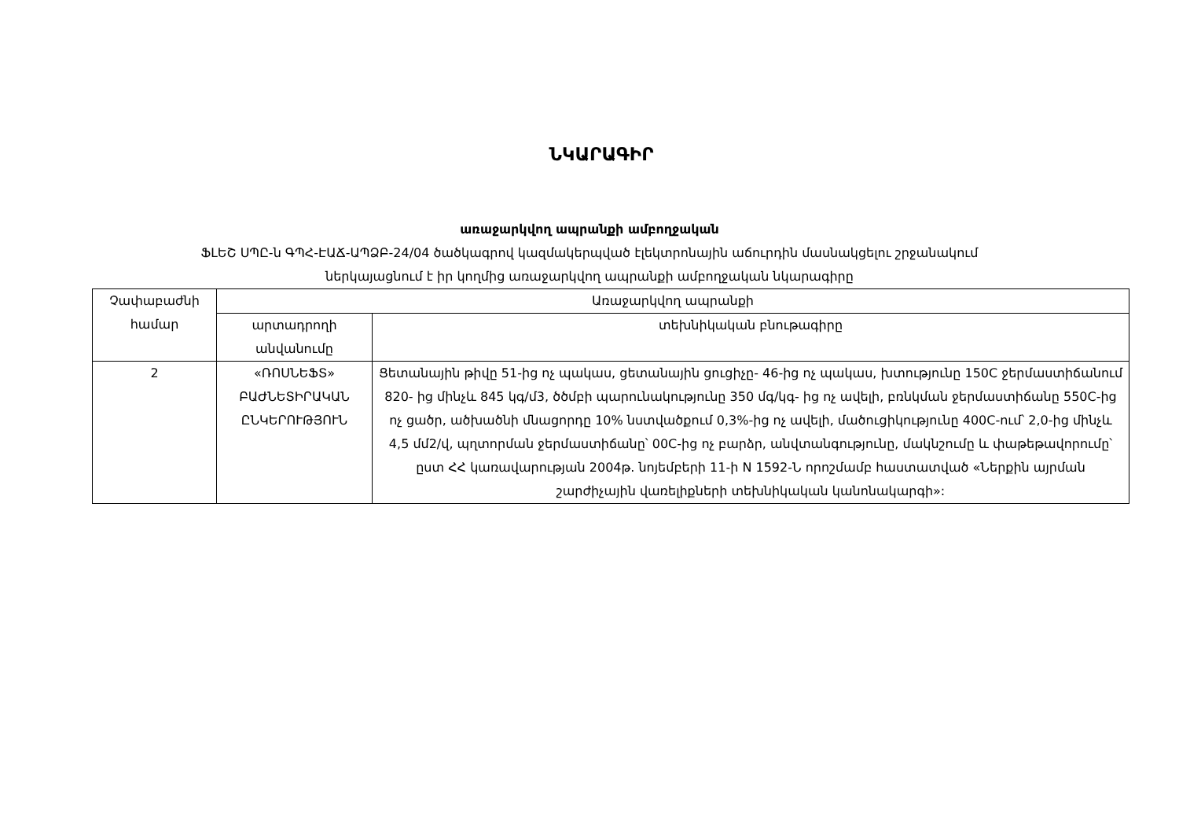ՆԿԱՐԱԳԻՐ
առաջարկվող ապրանքի ամբողջական
ՖԼԵՇ ՍՊԸ-ն ԳՊՀ-ԷԱՃ-ԱՊՁԲ-24/04 ծածկագրով կազմակերպված էլեկտրոնային աճուրդին մասնակցելու շրջանակում
ներկայացնում է իր կողմից առաջարկվող ապրանքի ամբողջական նկարագիրը
| Չափաբաժնի համար | Առաջարկվող ապրանքի | |
| --- | --- | --- |
| | արտադրողի անվանումը | տեխնիկական բնութագիրը |
| 2 | «ՌՈՍՆԵՖՏ» ԲԱԺՆԵՏԻՐԱԿԱՆ ԸՆԿԵՐՈՒԹՅՈՒՆ | Ցետանային թիվը 51-ից ոչ պակաս, ցետանային ցուցիչը- 46-ից ոչ պակաս, խտությունը 150C ջերմաստիճանում 820- ից մինչև 845 կգ/մ3, ծծմբի պարունակությունը 350 մգ/կգ- ից ոչ ավելի, բռնկման ջերմաստիճանը 550C-ից ոչ ցածր, ածխածնի մնացորդը 10% նստվածքում 0,3%-ից ոչ ավելի, մածուցիկությունը 400C-ում՝ 2,0-ից մինչև 4,5 մմ2/վ, պղտորման ջերմաստիճանը՝ 00C-ից ոչ բարձր, անվտանգությունը, մակնշումը և փաթեթավորումը՝ ըստ ՀՀ կառավարության 2004թ. նոյեմբերի 11-ի N 1592-Ն որոշմամբ հաստատված «Ներքին այրման շարժիչային վառելիքների տեխնիկական կանոնակարգի»: |